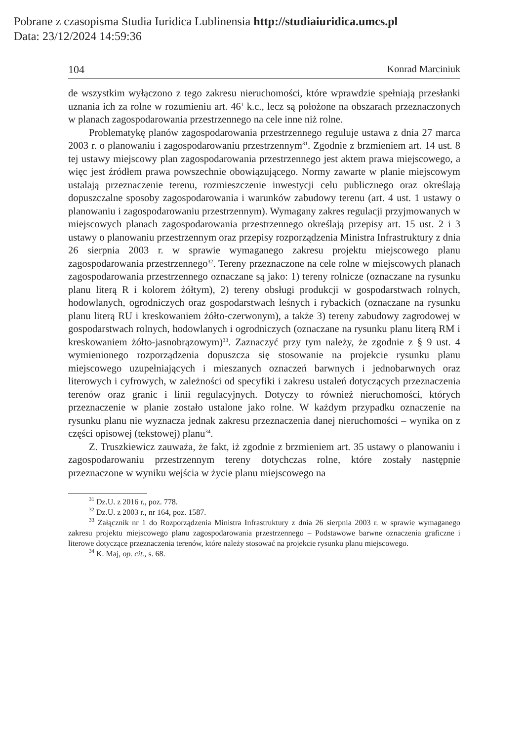Pobrane z czasopisma Studia Iuridica Lublinensia http://studiaiuridica.umcs.pl
Data: 23/12/2024 14:59:36
104 Konrad Marciniuk
de wszystkim wyłączono z tego zakresu nieruchomości, które wprawdzie spełniają przesłanki uznania ich za rolne w rozumieniu art. 46<sup>1</sup> k.c., lecz są położone na obszarach przeznaczonych w planach zagospodarowania przestrzennego na cele inne niż rolne.
Problematykę planów zagospodarowania przestrzennego reguluje ustawa z dnia 27 marca 2003 r. o planowaniu i zagospodarowaniu przestrzennym<sup>31</sup>. Zgodnie z brzmieniem art. 14 ust. 8 tej ustawy miejscowy plan zagospodarowania przestrzennego jest aktem prawa miejscowego, a więc jest źródłem prawa powszechnie obowiązującego. Normy zawarte w planie miejscowym ustalają przeznaczenie terenu, rozmieszczenie inwestycji celu publicznego oraz określają dopuszczalne sposoby zagospodarowania i warunków zabudowy terenu (art. 4 ust. 1 ustawy o planowaniu i zagospodarowaniu przestrzennym). Wymagany zakres regulacji przyjmowanych w miejscowych planach zagospodarowania przestrzennego określają przepisy art. 15 ust. 2 i 3 ustawy o planowaniu przestrzennym oraz przepisy rozporządzenia Ministra Infrastruktury z dnia 26 sierpnia 2003 r. w sprawie wymaganego zakresu projektu miejscowego planu zagospodarowania przestrzennego<sup>32</sup>. Tereny przeznaczone na cele rolne w miejscowych planach zagospodarowania przestrzennego oznaczane są jako: 1) tereny rolnicze (oznaczane na rysunku planu literą R i kolorem żółtym), 2) tereny obsługi produkcji w gospodarstwach rolnych, hodowlanych, ogrodniczych oraz gospodarstwach leśnych i rybackich (oznaczane na rysunku planu literą RU i kreskowaniem żółto-czerwonym), a także 3) tereny zabudowy zagrodowej w gospodarstwach rolnych, hodowlanych i ogrodniczych (oznaczane na rysunku planu literą RM i kreskowaniem żółto-jasnobrązowym)<sup>33</sup>. Zaznaczyć przy tym należy, że zgodnie z § 9 ust. 4 wymienionego rozporządzenia dopuszcza się stosowanie na projekcie rysunku planu miejscowego uzupełniających i mieszanych oznaczeń barwnych i jednobarwnych oraz literowych i cyfrowych, w zależności od specyfiki i zakresu ustaleń dotyczących przeznaczenia terenów oraz granic i linii regulacyjnych. Dotyczy to również nieruchomości, których przeznaczenie w planie zostało ustalone jako rolne. W każdym przypadku oznaczenie na rysunku planu nie wyznacza jednak zakresu przeznaczenia danej nieruchomości – wynika on z części opisowej (tekstowej) planu<sup>34</sup>.
Z. Truszkiewicz zauważa, że fakt, iż zgodnie z brzmieniem art. 35 ustawy o planowaniu i zagospodarowaniu przestrzennym tereny dotychczas rolne, które zostały następnie przeznaczone w wyniku wejścia w życie planu miejscowego na
<sup>31</sup> Dz.U. z 2016 r., poz. 778.
<sup>32</sup> Dz.U. z 2003 r., nr 164, poz. 1587.
<sup>33</sup> Załącznik nr 1 do Rozporządzenia Ministra Infrastruktury z dnia 26 sierpnia 2003 r. w sprawie wymaganego zakresu projektu miejscowego planu zagospodarowania przestrzennego – Podstawowe barwne oznaczenia graficzne i literowe dotyczące przeznaczenia terenów, które należy stosować na projekcie rysunku planu miejscowego.
<sup>34</sup> K. Maj, op. cit., s. 68.